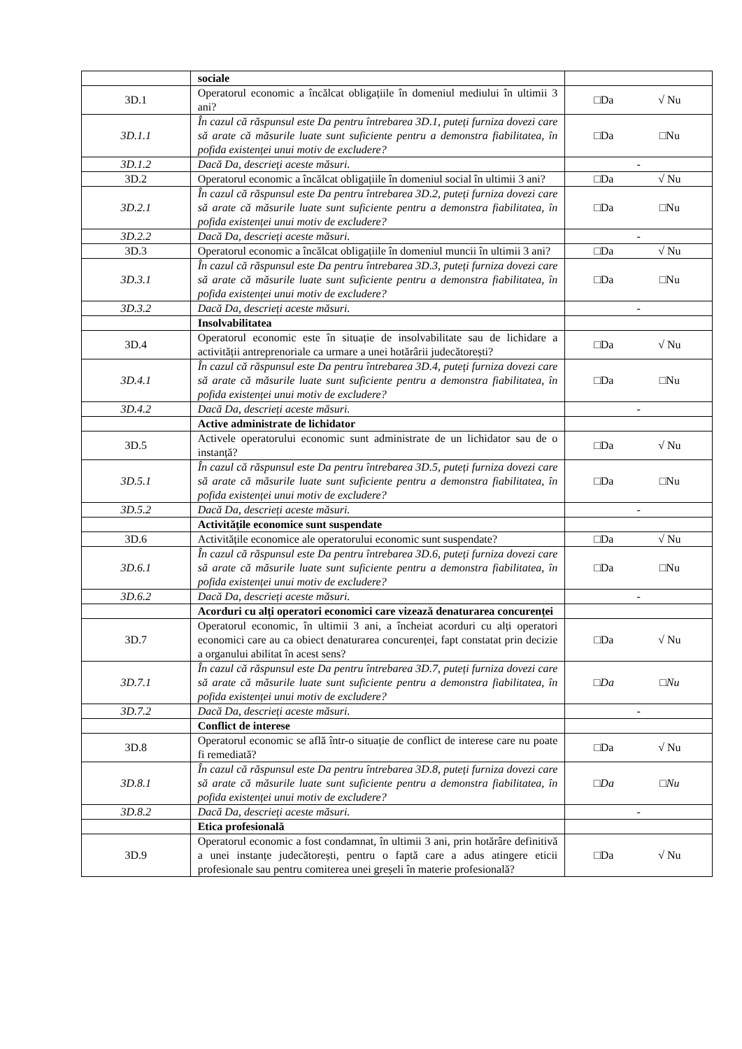| | sociale | |
| 3D.1 | Operatorul economic a încălcat obligațiile în domeniul mediului în ultimii 3 ani? | □Da √ Nu |
| 3D.1.1 | În cazul că răspunsul este Da pentru întrebarea 3D.1, puteți furniza dovezi care să arate că măsurile luate sunt suficiente pentru a demonstra fiabilitatea, în pofida existenței unui motiv de excludere? | □Da □Nu |
| 3D.1.2 | Dacă Da, descrieți aceste măsuri. | - |
| 3D.2 | Operatorul economic a încălcat obligațiile în domeniul social în ultimii 3 ani? | □Da √ Nu |
| 3D.2.1 | În cazul că răspunsul este Da pentru întrebarea 3D.2, puteți furniza dovezi care să arate că măsurile luate sunt suficiente pentru a demonstra fiabilitatea, în pofida existenței unui motiv de excludere? | □Da □Nu |
| 3D.2.2 | Dacă Da, descrieți aceste măsuri. | - |
| 3D.3 | Operatorul economic a încălcat obligațiile în domeniul muncii în ultimii 3 ani? | □Da √ Nu |
| 3D.3.1 | În cazul că răspunsul este Da pentru întrebarea 3D.3, puteți furniza dovezi care să arate că măsurile luate sunt suficiente pentru a demonstra fiabilitatea, în pofida existenței unui motiv de excludere? | □Da □Nu |
| 3D.3.2 | Dacă Da, descrieți aceste măsuri. | - |
| | Insolvabilitatea | |
| 3D.4 | Operatorul economic este în situație de insolvabilitate sau de lichidare a activității antreprenoriale ca urmare a unei hotărârii judecătorești? | □Da √ Nu |
| 3D.4.1 | În cazul că răspunsul este Da pentru întrebarea 3D.4, puteți furniza dovezi care să arate că măsurile luate sunt suficiente pentru a demonstra fiabilitatea, în pofida existenței unui motiv de excludere? | □Da □Nu |
| 3D.4.2 | Dacă Da, descrieți aceste măsuri. | - |
| | Active administrate de lichidator | |
| 3D.5 | Activele operatorului economic sunt administrate de un lichidator sau de o instanță? | □Da √ Nu |
| 3D.5.1 | În cazul că răspunsul este Da pentru întrebarea 3D.5, puteți furniza dovezi care să arate că măsurile luate sunt suficiente pentru a demonstra fiabilitatea, în pofida existenței unui motiv de excludere? | □Da □Nu |
| 3D.5.2 | Dacă Da, descrieți aceste măsuri. | - |
| | Activitățile economice sunt suspendate | |
| 3D.6 | Activitățile economice ale operatorului economic sunt suspendate? | □Da √ Nu |
| 3D.6.1 | În cazul că răspunsul este Da pentru întrebarea 3D.6, puteți furniza dovezi care să arate că măsurile luate sunt suficiente pentru a demonstra fiabilitatea, în pofida existenței unui motiv de excludere? | □Da □Nu |
| 3D.6.2 | Dacă Da, descrieți aceste măsuri. | - |
| | Acorduri cu alți operatori economici care vizează denaturarea concurenței | |
| 3D.7 | Operatorul economic, în ultimii 3 ani, a încheiat acorduri cu alți operatori economici care au ca obiect denaturarea concurenței, fapt constatat prin decizie a organului abilitat în acest sens? | □Da √ Nu |
| 3D.7.1 | În cazul că răspunsul este Da pentru întrebarea 3D.7, puteți furniza dovezi care să arate că măsurile luate sunt suficiente pentru a demonstra fiabilitatea, în pofida existenței unui motiv de excludere? | □ Da □ Nu |
| 3D.7.2 | Dacă Da, descrieți aceste măsuri. | - |
| | Conflict de interese | |
| 3D.8 | Operatorul economic se află într-o situație de conflict de interese care nu poate fi remediată? | □Da √ Nu |
| 3D.8.1 | În cazul că răspunsul este Da pentru întrebarea 3D.8, puteți furniza dovezi care să arate că măsurile luate sunt suficiente pentru a demonstra fiabilitatea, în pofida existenței unui motiv de excludere? | □ Da □ Nu |
| 3D.8.2 | Dacă Da, descrieți aceste măsuri. | - |
| | Etica profesională | |
| 3D.9 | Operatorul economic a fost condamnat, în ultimii 3 ani, prin hotărâre definitivă a unei instanțe judecătorești, pentru o faptă care a adus atingere eticii profesionale sau pentru comiterea unei greșeli în materie profesională? | □Da √ Nu |